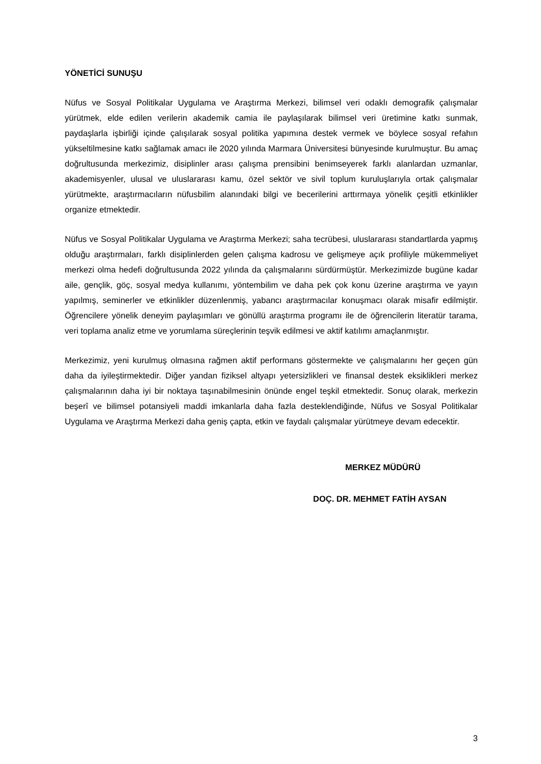YÖNETİCİ SUNUŞU
Nüfus ve Sosyal Politikalar Uygulama ve Araştırma Merkezi, bilimsel veri odaklı demografik çalışmalar yürütmek, elde edilen verilerin akademik camia ile paylaşılarak bilimsel veri üretimine katkı sunmak, paydaşlarla işbirliği içinde çalışılarak sosyal politika yapımına destek vermek ve böylece sosyal refahın yükseltilmesine katkı sağlamak amacı ile 2020 yılında Marmara Üniversitesi bünyesinde kurulmuştur. Bu amaç doğrultusunda merkezimiz, disiplinler arası çalışma prensibini benimseyerek farklı alanlardan uzmanlar, akademisyenler, ulusal ve uluslararası kamu, özel sektör ve sivil toplum kuruluşlarıyla ortak çalışmalar yürütmekte, araştırmacıların nüfusbilim alanındaki bilgi ve becerilerini arttırmaya yönelik çeşitli etkinlikler organize etmektedir.
Nüfus ve Sosyal Politikalar Uygulama ve Araştırma Merkezi; saha tecrübesi, uluslararası standartlarda yapmış olduğu araştırmaları, farklı disiplinlerden gelen çalışma kadrosu ve gelişmeye açık profiliyle mükemmeliyet merkezi olma hedefi doğrultusunda 2022 yılında da çalışmalarını sürdürmüştür. Merkezimizde bugüne kadar aile, gençlik, göç, sosyal medya kullanımı, yöntembilim ve daha pek çok konu üzerine araştırma ve yayın yapılmış, seminerler ve etkinlikler düzenlenmiş, yabancı araştırmacılar konuşmacı olarak misafir edilmiştir. Öğrencilere yönelik deneyim paylaşımları ve gönüllü araştırma programı ile de öğrencilerin literatür tarama, veri toplama analiz etme ve yorumlama süreçlerinin teşvik edilmesi ve aktif katılımı amaçlanmıştır.
Merkezimiz, yeni kurulmuş olmasına rağmen aktif performans göstermekte ve çalışmalarını her geçen gün daha da iyileştirmektedir. Diğer yandan fiziksel altyapı yetersizlikleri ve finansal destek eksiklikleri merkez çalışmalarının daha iyi bir noktaya taşınabilmesinin önünde engel teşkil etmektedir. Sonuç olarak, merkezin beşerî ve bilimsel potansiyeli maddi imkanlarla daha fazla desteklendiğinde, Nüfus ve Sosyal Politikalar Uygulama ve Araştırma Merkezi daha geniş çapta, etkin ve faydalı çalışmalar yürütmeye devam edecektir.
MERKEZ MÜDÜRÜ
DOÇ. DR. MEHMET FATİH AYSAN
3